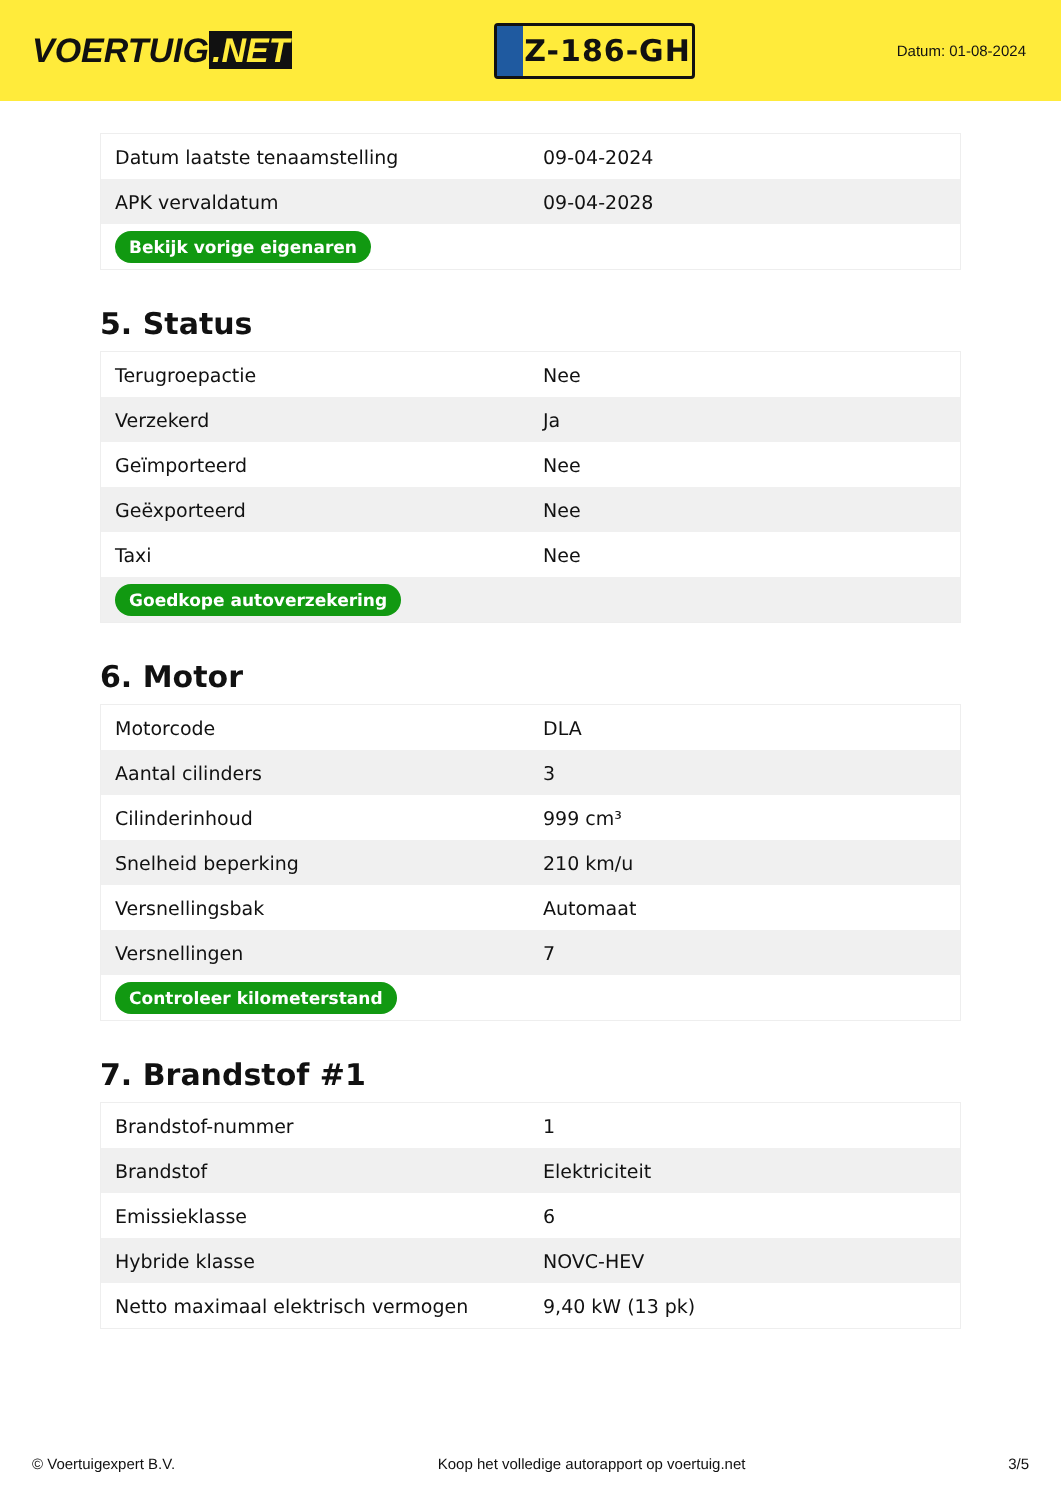VOERTUIG.NET
Z-186-GH
Datum: 01-08-2024
| Datum laatste tenaamstelling | 09-04-2024 |
| APK vervaldatum | 09-04-2028 |
| Bekijk vorige eigenaren | |
5. Status
| Terugroepactie | Nee |
| Verzekerd | Ja |
| Geïmporteerd | Nee |
| Geëxporteerd | Nee |
| Taxi | Nee |
| Goedkope autoverzekering | |
6. Motor
| Motorcode | DLA |
| Aantal cilinders | 3 |
| Cilinderinhoud | 999 cm³ |
| Snelheid beperking | 210 km/u |
| Versnellingsbak | Automaat |
| Versnellingen | 7 |
| Controleer kilometerstand | |
7. Brandstof #1
| Brandstof-nummer | 1 |
| Brandstof | Elektriciteit |
| Emissieklasse | 6 |
| Hybride klasse | NOVC-HEV |
| Netto maximaal elektrisch vermogen | 9,40 kW (13 pk) |
© Voertuigexpert B.V. Koop het volledige autorapport op voertuig.net 3/5